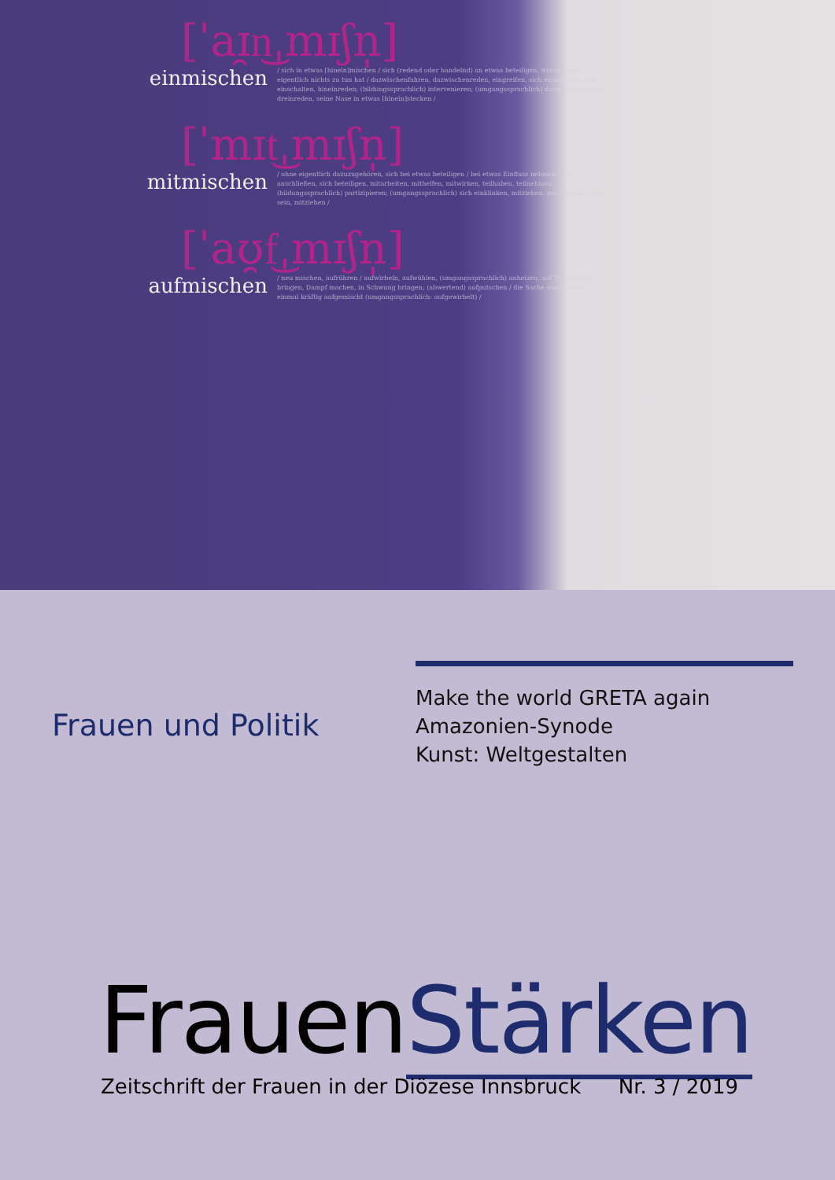[ˈaɪ̯n͜ˌmɪʃn̩]
einmischen
/ sich in etwas [hinein]mischen / sich (redend oder handelnd) an etwas beteiligen, woran man eigentlich nichts zu tun hat / dazwischenfahren, dazwischenreden, eingreifen, sich einmengen, sich einschalten, hineinreden; (bildungssprachlich) intervenieren; (umgangssprachlich) dazwischenfunken, dreinreden, seine Nase in etwas [hinein]stecken /
[ˈmɪt͜ˌmɪʃn̩]
mitmischen
/ ohne eigentlich dazuzugehören, sich bei etwas beteiligen / bei etwas Einfluss nehmen / sich anschließen, sich beteiligen, mitarbeiten, mithelfen, mitwirken, teilhaben, teilnehmen; (bildungssprachlich) partizipieren; (umgangssprachlich) sich einklinken, mitziehen, mit von der Partie sein, mitziehen /
[ˈaʊ̯f͜ˌmɪʃn̩]
aufmischen
/ neu mischen, aufrühren / aufwirbeln, aufwühlen, (umgangssprachlich) anheizen, auf Touren/Trab bringen, Dampf machen, in Schwung bringen; (abwertend) aufputschen / die Sache wurde noch einmal kräftig aufgemischt (umgangssprachlich: aufgewirbelt) /
Frauen und Politik
Make the world GRETA again
Amazonien-Synode
Kunst: Weltgestalten
FrauenStärken
Zeitschrift der Frauen in der Diözese Innsbruck
Nr. 3 / 2019